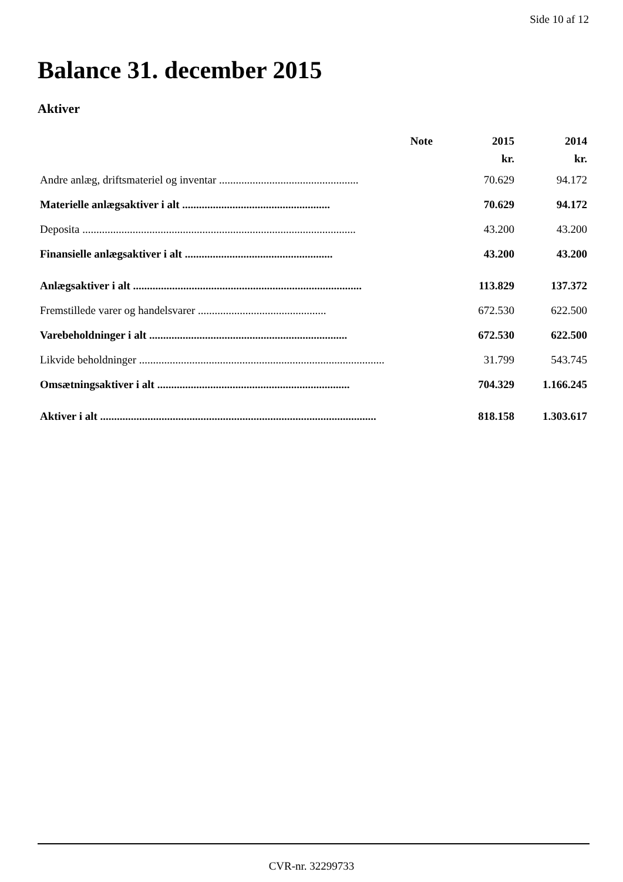Side 10 af 12
Balance 31. december 2015
Aktiver
| | Note | 2015 | 2014 |
| --- | --- | --- | --- |
| | | kr. | kr. |
| Andre anlæg, driftsmateriel og inventar .................................................. | | 70.629 | 94.172 |
| Materielle anlægsaktiver i alt ..................................................... | | 70.629 | 94.172 |
| Deposita .................................................................................................. | | 43.200 | 43.200 |
| Finansielle anlægsaktiver i alt ..................................................... | | 43.200 | 43.200 |
| Anlægsaktiver i alt .................................................................................. | | 113.829 | 137.372 |
| Fremstillede varer og handelsvarer .............................................. | | 672.530 | 622.500 |
| Varebeholdninger i alt ....................................................................... | | 672.530 | 622.500 |
| Likvide beholdninger ........................................................................................ | | 31.799 | 543.745 |
| Omsætningsaktiver i alt ..................................................................... | | 704.329 | 1.166.245 |
| Aktiver i alt ................................................................................................... | | 818.158 | 1.303.617 |
CVR-nr. 32299733